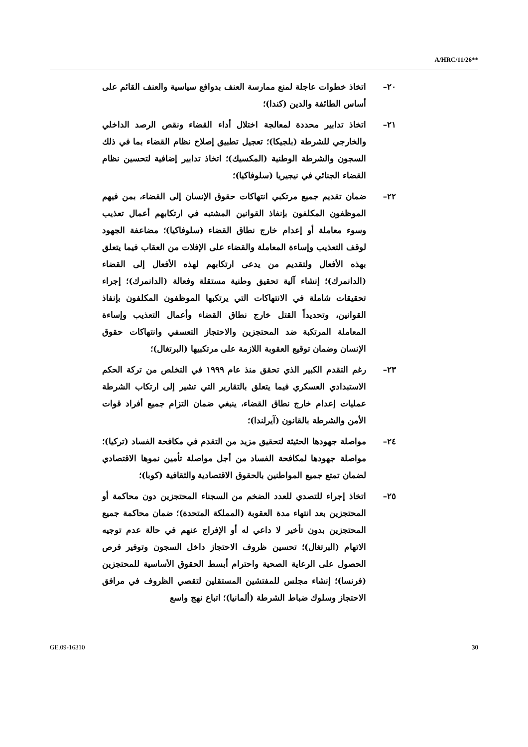A/HRC/11/26**
٢٠– اتخاذ خطوات عاجلة لمنع ممارسة العنف بدوافع سياسية والعنف القائم على أساس الطائفة والدين (كندا)؛
٢١– اتخاذ تدابير محددة لمعالجة اختلال أداء القضاء ونقص الرصد الداخلي والخارجي للشرطة (بلجيكا)؛ تعجيل تطبيق إصلاح نظام القضاء بما في ذلك السجون والشرطة الوطنية (المكسيك)؛ اتخاذ تدابير إضافية لتحسين نظام القضاء الجنائي في نيجيريا (سلوفاكيا)؛
٢٢– ضمان تقديم جميع مرتكبي انتهاكات حقوق الإنسان إلى القضاء، بمن فيهم الموظفون المكلفون بإنفاذ القوانين المشتبه في ارتكابهم أعمال تعذيب وسوء معاملة أو إعدام خارج نطاق القضاء (سلوفاكيا)؛ مضاعفة الجهود لوقف التعذيب وإساءة المعاملة والقضاء على الإفلات من العقاب فيما يتعلق بهذه الأفعال ولتقديم من يدعى ارتكابهم لهذه الأفعال إلى القضاء (الدانمرك)؛ إنشاء آلية تحقيق وطنية مستقلة وفعالة (الدانمرك)؛ إجراء تحقيقات شاملة في الانتهاكات التي يرتكبها الموظفون المكلفون بإنفاذ القوانين، وتحديداً القتل خارج نطاق القضاء وأعمال التعذيب وإساءة المعاملة المرتكبة ضد المحتجزين والاحتجاز التعسفي وانتهاكات حقوق الإنسان وضمان توقيع العقوبة اللازمة على مرتكبيها (البرتغال)؛
٢٣– رغم التقدم الكبير الذي تحقق منذ عام ١٩٩٩ في التخلص من تركة الحكم الاستبدادي العسكري فيما يتعلق بالتقارير التي تشير إلى ارتكاب الشرطة عمليات إعدام خارج نطاق القضاء، ينبغي ضمان التزام جميع أفراد قوات الأمن والشرطة بالقانون (آيرلندا)؛
٢٤– مواصلة جهودها الحثيثة لتحقيق مزيد من التقدم في مكافحة الفساد (تركيا)؛ مواصلة جهودها لمكافحة الفساد من أجل مواصلة تأمين نموها الاقتصادي لضمان تمتع جميع المواطنين بالحقوق الاقتصادية والثقافية (كوبا)؛
٢٥– اتخاذ إجراء للتصدي للعدد الضخم من السجناء المحتجزين دون محاكمة أو المحتجزين بعد انتهاء مدة العقوبة (المملكة المتحدة)؛ ضمان محاكمة جميع المحتجزين بدون تأخير لا داعي له أو الإفراج عنهم في حالة عدم توجيه الاتهام (البرتغال)؛ تحسين ظروف الاحتجاز داخل السجون وتوفير فرص الحصول على الرعاية الصحية واحترام أبسط الحقوق الأساسية للمحتجزين (فرنسا)؛ إنشاء مجلس للمفتشين المستقلين لتقصي الظروف في مرافق الاحتجاز وسلوك ضباط الشرطة (ألمانيا)؛ اتباع نهج واسع
GE.09-16310 30